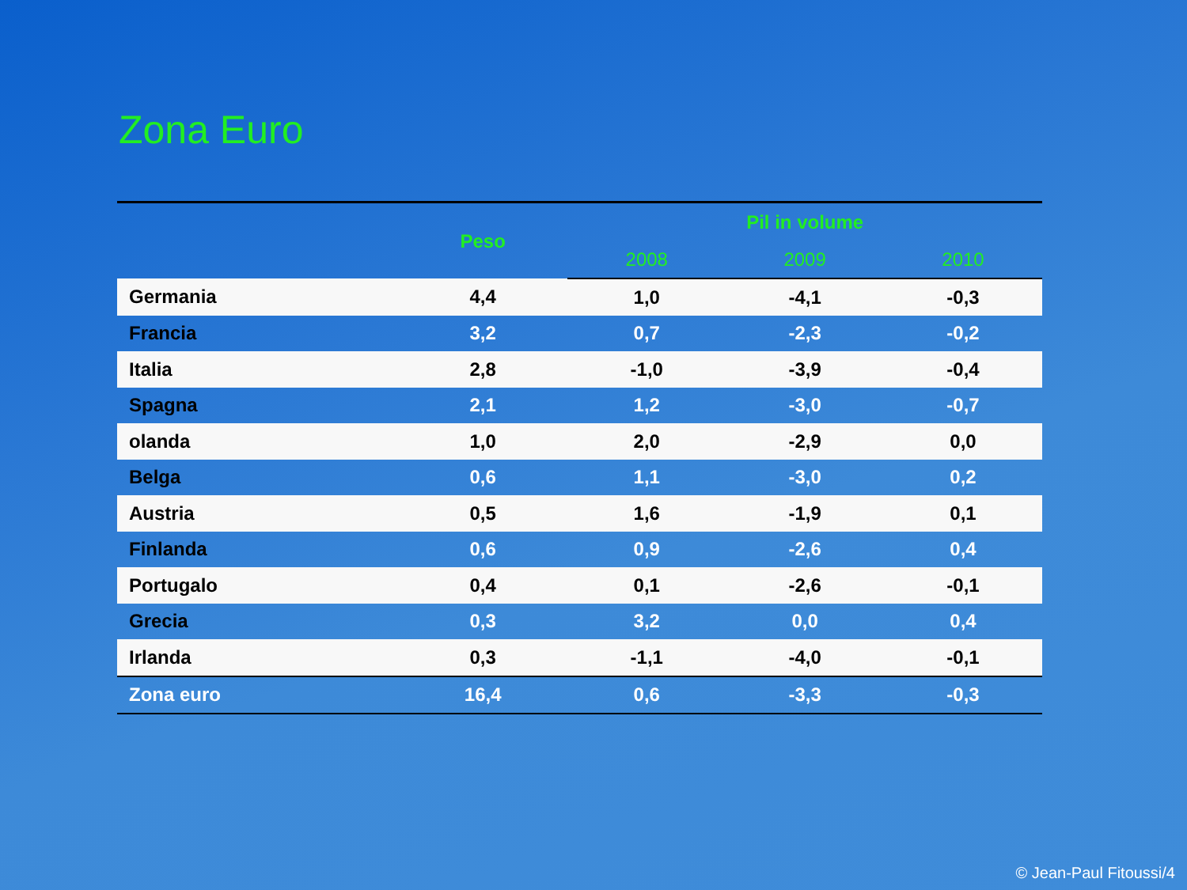Zona Euro
| | Peso | Pil in volume | | |
| --- | --- | --- | --- | --- |
| | | 2008 | 2009 | 2010 |
| Germania | 4,4 | 1,0 | -4,1 | -0,3 |
| Francia | 3,2 | 0,7 | -2,3 | -0,2 |
| Italia | 2,8 | -1,0 | -3,9 | -0,4 |
| Spagna | 2,1 | 1,2 | -3,0 | -0,7 |
| olanda | 1,0 | 2,0 | -2,9 | 0,0 |
| Belga | 0,6 | 1,1 | -3,0 | 0,2 |
| Austria | 0,5 | 1,6 | -1,9 | 0,1 |
| Finlanda | 0,6 | 0,9 | -2,6 | 0,4 |
| Portugalo | 0,4 | 0,1 | -2,6 | -0,1 |
| Grecia | 0,3 | 3,2 | 0,0 | 0,4 |
| Irlanda | 0,3 | -1,1 | -4,0 | -0,1 |
| Zona euro | 16,4 | 0,6 | -3,3 | -0,3 |
© Jean-Paul Fitoussi/4